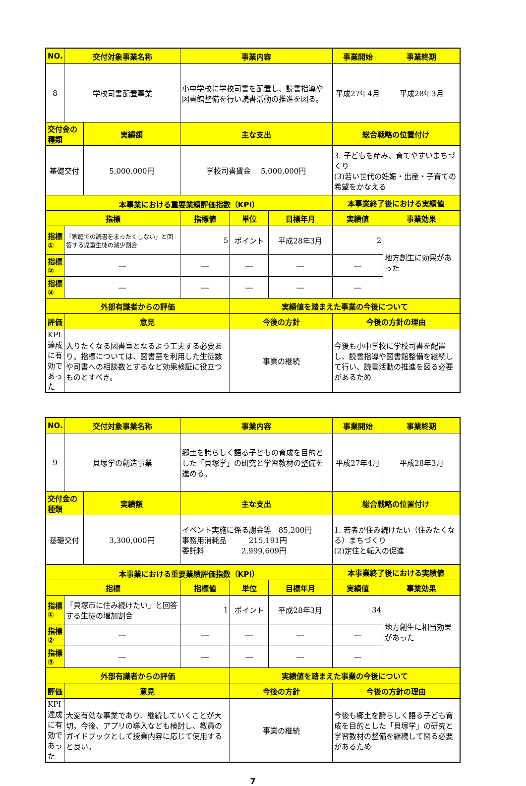| NO. | 交付対象事業名称 | | 事業内容 | | | 事業開始 | 事業終期 |
| --- | --- | --- | --- | --- | --- | --- | --- |
| 8 | 学校司書配置事業 | | 小中学校に学校司書を配置し、読書指導や図書館整備を行い読書活動の推進を図る。 | | | 平成27年4月 | 平成28年3月 |
| 交付金の種類 | | 実績額 | 主な支出 | | | 総合戦略の位置付け | |
| 基礎交付 | | 5,000,000円 | 学校司書賃金 5,000,000円 | | | 3. 子どもを産み、育てやすいまちづくり (3)若い世代の妊娠・出産・子育ての希望をかなえる | |
| 本事業における重要業績評価指数（KPI） | | | | | | 本事業終了後における実績値 | |
| 指標 | | | 指標値 | 単位 | 目標年月 | 実績値 | 事業効果 |
| 指標① | 「家庭での読書をまったくしない」と回答する児童生徒の減少割合 | | 5 | ポイント | 平成28年3月 | 2 | 地方創生に効果があった |
| 指標② | ― | | ― | ― | ― | ― | |
| 指標③ | ― | | ― | ― | ― | ― | |
| 外部有識者からの評価 | | | | 実績値を踏まえた事業の今後について | | | |
| 評価 | 意見 | | | 今後の方針 | | 今後の方針の理由 | |
| KPI達成に有効であった | 入りたくなる図書室となるよう工夫する必要あり。指標については、図書室を利用した生徒数や司書への相談数とするなど効果検証に役立つものとすべき。 | | | 事業の継続 | | 今後も小中学校に学校司書を配置し、読書指導や図書館整備を継続して行い、読書活動の推進を図る必要があるため | |
| NO. | 交付対象事業名称 | | 事業内容 | | | 事業開始 | 事業終期 |
| --- | --- | --- | --- | --- | --- | --- | --- |
| 9 | 貝塚学の創造事業 | | 郷土を誇らしく語る子どもの育成を目的とした「貝塚学」の研究と学習教材の整備を進める。 | | | 平成27年4月 | 平成28年3月 |
| 交付金の種類 | | 実績額 | 主な支出 | | | 総合戦略の位置付け | |
| 基礎交付 | | 3,300,000円 | イベント実施に係る謝金等 85,200円 事務用消耗品 215,191円 委託料 2,999,609円 | | | 1. 若者が住み続けたい（住みたくなる）まちづくり (2)定住と転入の促進 | |
| 本事業における重要業績評価指数（KPI） | | | | | | 本事業終了後における実績値 | |
| 指標 | | | 指標値 | 単位 | 目標年月 | 実績値 | 事業効果 |
| 指標① | 「貝塚市に住み続けたい」と回答する生徒の増加割合 | | 1 | ポイント | 平成28年3月 | 34 | 地方創生に相当効果があった |
| 指標② | ― | | ― | ― | ― | ― | |
| 指標③ | ― | | ― | ― | ― | ― | |
| 外部有識者からの評価 | | | | 実績値を踏まえた事業の今後について | | | |
| 評価 | 意見 | | | 今後の方針 | | 今後の方針の理由 | |
| KPI達成に有効であった | 大変有効な事業であり、継続していくことが大切。今後、アプリの導入なども検討し、教員のガイドブックとして授業内容に応じて使用すると良い。 | | | 事業の継続 | | 今後も郷土を誇らしく語る子ども育成を目的とした「貝塚学」の研究と学習教材の整備を継続して図る必要があるため | |
7